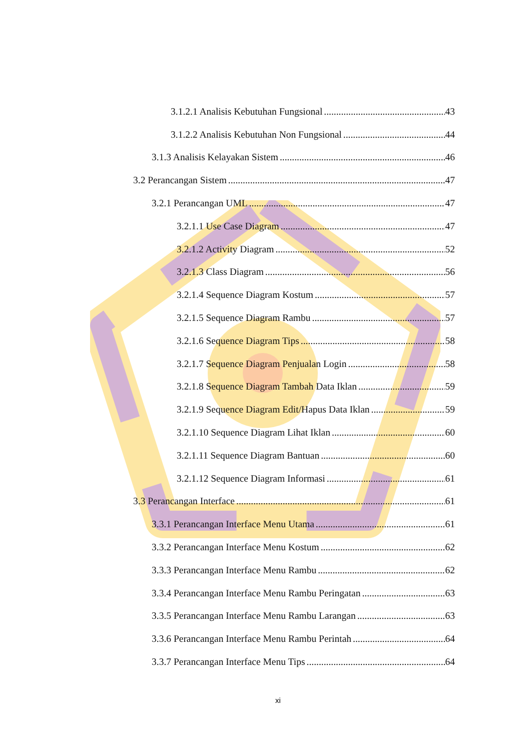3.1.2.1 Analisis Kebutuhan Fungsional 43
3.1.2.2 Analisis Kebutuhan Non Fungsional 44
3.1.3 Analisis Kelayakan Sistem 46
3.2 Perancangan Sistem 47
3.2.1 Perancangan UML 47
3.2.1.1 Use Case Diagram 47
3.2.1.2 Activity Diagram 52
3.2.1.3 Class Diagram 56
3.2.1.4 Sequence Diagram Kostum 57
3.2.1.5 Sequence Diagram Rambu 57
3.2.1.6 Sequence Diagram Tips 58
3.2.1.7 Sequence Diagram Penjualan Login 58
3.2.1.8 Sequence Diagram Tambah Data Iklan 59
3.2.1.9 Sequence Diagram Edit/Hapus Data Iklan 59
3.2.1.10 Sequence Diagram Lihat Iklan 60
3.2.1.11 Sequence Diagram Bantuan 60
3.2.1.12 Sequence Diagram Informasi 61
3.3 Perancangan Interface 61
3.3.1 Perancangan Interface Menu Utama 61
3.3.2 Perancangan Interface Menu Kostum 62
3.3.3 Perancangan Interface Menu Rambu 62
3.3.4 Perancangan Interface Menu Rambu Peringatan 63
3.3.5 Perancangan Interface Menu Rambu Larangan 63
3.3.6 Perancangan Interface Menu Rambu Perintah 64
3.3.7 Perancangan Interface Menu Tips 64
xi